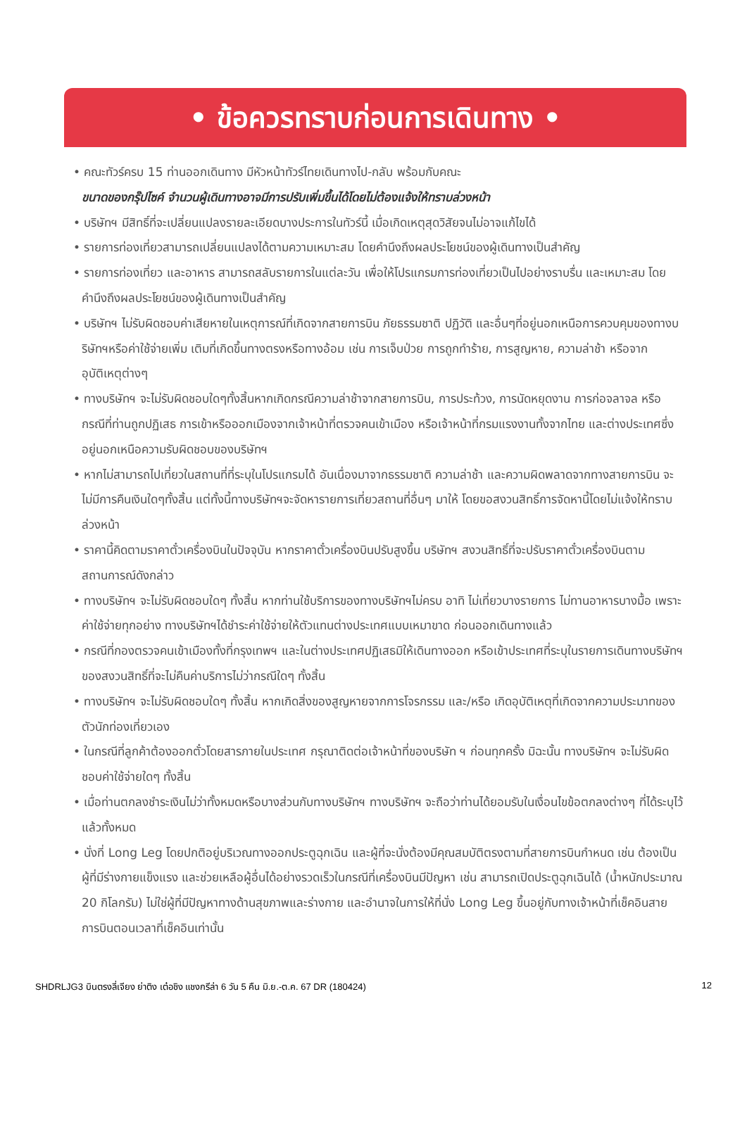• ข้อควรทราบก่อนการเดินทาง •
• คณะทัวร์ครบ 15 ท่านออกเดินทาง มีหัวหน้าทัวร์ไทยเดินทางไป-กลับ พร้อมกับคณะ
ขนาดของกรุ๊ปไซค์ จำนวนผู้เดินทางอาจมีการปรับเพิ่มขึ้นได้โดยไม่ต้องแจ้งให้ทราบล่วงหน้า
• บริษัทฯ มีสิทธิ์ที่จะเปลี่ยนแปลงรายละเอียดบางประการในทัวร์นี้ เมื่อเกิดเหตุสุดวิสัยจนไม่อาจแก้ไขได้
• รายการท่องเที่ยวสามารถเปลี่ยนแปลงได้ตามความเหมาะสม โดยคำนึงถึงผลประโยชน์ของผู้เดินทางเป็นสำคัญ
• รายการท่องเที่ยว และอาหาร สามารถสลับรายการในแต่ละวัน เพื่อให้โปรแกรมการท่องเที่ยวเป็นไปอย่างราบรื่น และเหมาะสม โดยคำนึงถึงผลประโยชน์ของผู้เดินทางเป็นสำคัญ
• บริษัทฯ ไม่รับผิดชอบค่าเสียหายในเหตุการณ์ที่เกิดจากสายการบิน ภัยธรรมชาติ ปฏิวัติ และอื่นๆที่อยู่นอกเหนือการควบคุมของทางบริษัทฯหรือค่าใช้จ่ายเพิ่ม เติมที่เกิดขึ้นทางตรงหรือทางอ้อม เช่น การเจ็บป่วย การถูกทำร้าย, การสูญหาย, ความล่าช้า หรือจากอุบัติเหตุต่างๆ
• ทางบริษัทฯ จะไม่รับผิดชอบใดๆทั้งสิ้นหากเกิดกรณีความล่าช้าจากสายการบิน, การประท้วง, การนัดหยุดงาน การก่อจลาจล หรือกรณีที่ท่านถูกปฏิเสธ การเข้าหรือออกเมืองจากเจ้าหน้าที่ตรวจคนเข้าเมือง หรือเจ้าหน้าที่กรมแรงงานทั้งจากไทย และต่างประเทศซึ่งอยู่นอกเหนือความรับผิดชอบของบริษัทฯ
• หากไม่สามารถไปเที่ยวในสถานที่ที่ระบุในโปรแกรมได้ อันเนื่องมาจากธรรมชาติ ความล่าช้า และความผิดพลาดจากทางสายการบิน จะไม่มีการคืนเงินใดๆทั้งสิ้น แต่ทั้งนี้ทางบริษัทฯจะจัดหารายการเที่ยวสถานที่อื่นๆ มาให้ โดยขอสงวนสิทธิ์การจัดหานี้โดยไม่แจ้งให้ทราบล่วงหน้า
• ราคานี้คิดตามราคาตั๋วเครื่องบินในปัจจุบัน หากราคาตั๋วเครื่องบินปรับสูงขึ้น บริษัทฯ สงวนสิทธิ์ที่จะปรับราคาตั๋วเครื่องบินตามสถานการณ์ดังกล่าว
• ทางบริษัทฯ จะไม่รับผิดชอบใดๆ ทั้งสิ้น หากท่านใช้บริการของทางบริษัทฯไม่ครบ อาทิ ไม่เที่ยวบางรายการ ไม่ทานอาหารบางมื้อ เพราะค่าใช้จ่ายทุกอย่าง ทางบริษัทฯได้ชำระค่าใช้จ่ายให้ตัวแทนต่างประเทศแบบเหมาขาด ก่อนออกเดินทางแล้ว
• กรณีที่กองตรวจคนเข้าเมืองทั้งที่กรุงเทพฯ และในต่างประเทศปฏิเสธมิให้เดินทางออก หรือเข้าประเทศที่ระบุในรายการเดินทางบริษัทฯ ของสงวนสิทธิ์ที่จะไม่คืนค่าบริการไม่ว่ากรณีใดๆ ทั้งสิ้น
• ทางบริษัทฯ จะไม่รับผิดชอบใดๆ ทั้งสิ้น หากเกิดสิ่งของสูญหายจากการโจรกรรม และ/หรือ เกิดอุบัติเหตุที่เกิดจากความประมาทของตัวนักท่องเที่ยวเอง
• ในกรณีที่ลูกค้าต้องออกตั๋วโดยสารภายในประเทศ กรุณาติดต่อเจ้าหน้าที่ของบริษัท ฯ ก่อนทุกครั้ง มิฉะนั้น ทางบริษัทฯ จะไม่รับผิดชอบค่าใช้จ่ายใดๆ ทั้งสิ้น
• เมื่อท่านตกลงชำระเงินไม่ว่าทั้งหมดหรือบางส่วนกับทางบริษัทฯ ทางบริษัทฯ จะถือว่าท่านได้ยอมรับในเงื่อนไขข้อตกลงต่างๆ ที่ได้ระบุไว้แล้วทั้งหมด
• นั่งที่ Long Leg โดยปกติอยู่บริเวณทางออกประตูฉุกเฉิน และผู้ที่จะนั่งต้องมีคุณสมบัติตรงตามที่สายการบินกำหนด เช่น ต้องเป็นผู้ที่มีร่างกายแข็งแรง และช่วยเหลือผู้อื่นได้อย่างรวดเร็วในกรณีที่เครื่องบินมีปัญหา เช่น สามารถเปิดประตูฉุกเฉินได้ (น้ำหนักประมาณ 20 กิโลกรัม) ไม่ใช่ผู้ที่มีปัญหาทางด้านสุขภาพและร่างกาย และอำนาจในการให้ที่นั่ง Long Leg ขึ้นอยู่กับทางเจ้าหน้าที่เช็คอินสายการบินตอนเวลาที่เช็คอินเท่านั้น
SHDRLJG3 บินตรงลี่เจียง ย่าติง เต๋อชิง แชงกรีล่า 6 วัน 5 คืน มิ.ย.-ต.ค. 67 DR (180424) 12